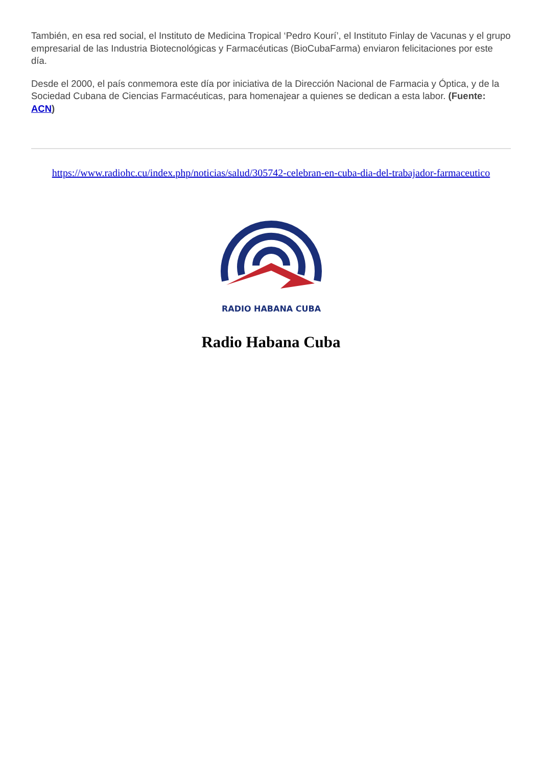También, en esa red social, el Instituto de Medicina Tropical ‘Pedro Kourí’, el Instituto Finlay de Vacunas y el grupo empresarial de las Industria Biotecnológicas y Farmacéuticas (BioCubaFarma) enviaron felicitaciones por este día.
Desde el 2000, el país conmemora este día por iniciativa de la Dirección Nacional de Farmacia y Óptica, y de la Sociedad Cubana de Ciencias Farmacéuticas, para homenajear a quienes se dedican a esta labor. (Fuente: ACN)
https://www.radiohc.cu/index.php/noticias/salud/305742-celebran-en-cuba-dia-del-trabajador-farmaceutico
RADIO HABANA CUBA
Radio Habana Cuba